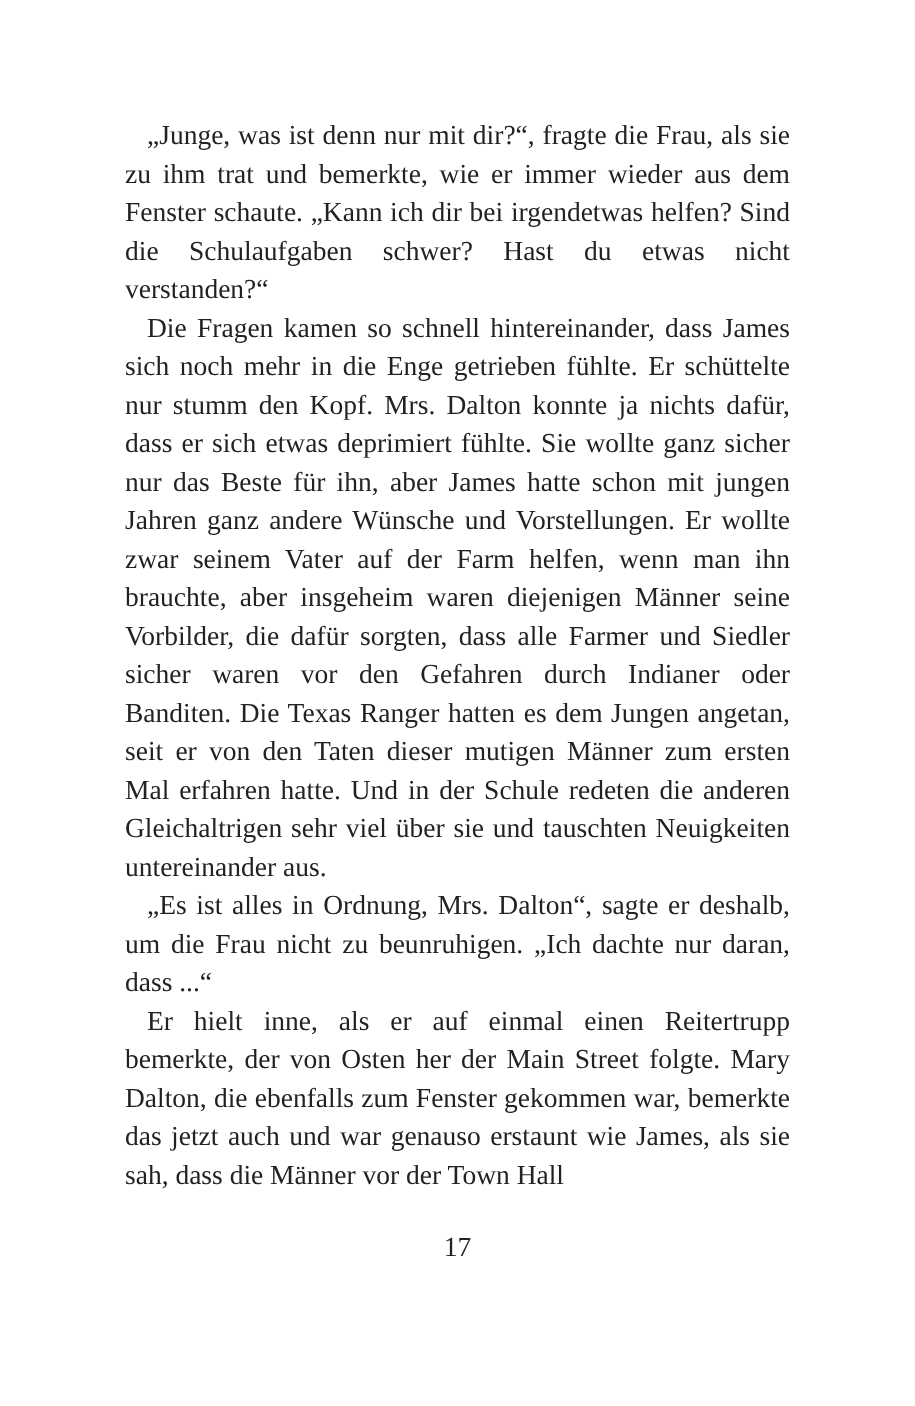„Junge, was ist denn nur mit dir?“, fragte die Frau, als sie zu ihm trat und bemerkte, wie er immer wieder aus dem Fenster schaute. „Kann ich dir bei irgendetwas helfen? Sind die Schulaufgaben schwer? Hast du etwas nicht verstanden?“
Die Fragen kamen so schnell hintereinander, dass James sich noch mehr in die Enge getrieben fühlte. Er schüttelte nur stumm den Kopf. Mrs. Dalton konnte ja nichts dafür, dass er sich etwas deprimiert fühlte. Sie wollte ganz sicher nur das Beste für ihn, aber James hatte schon mit jungen Jahren ganz andere Wünsche und Vorstellungen. Er wollte zwar seinem Vater auf der Farm helfen, wenn man ihn brauchte, aber insgeheim waren diejenigen Männer seine Vorbilder, die dafür sorgten, dass alle Farmer und Siedler sicher waren vor den Gefahren durch Indianer oder Banditen. Die Texas Ranger hatten es dem Jungen angetan, seit er von den Taten dieser mutigen Männer zum ersten Mal erfahren hatte. Und in der Schule redeten die anderen Gleich­altrigen sehr viel über sie und tauschten Neuigkeiten untereinander aus.
„Es ist alles in Ordnung, Mrs. Dalton“, sagte er des­halb, um die Frau nicht zu beunruhigen. „Ich dachte nur daran, dass ...“
Er hielt inne, als er auf einmal einen Reitertrupp bemerkte, der von Osten her der Main Street folgte. Mary Dalton, die ebenfalls zum Fenster gekommen war, bemerkte das jetzt auch und war genauso erstaunt wie James, als sie sah, dass die Männer vor der Town Hall
17